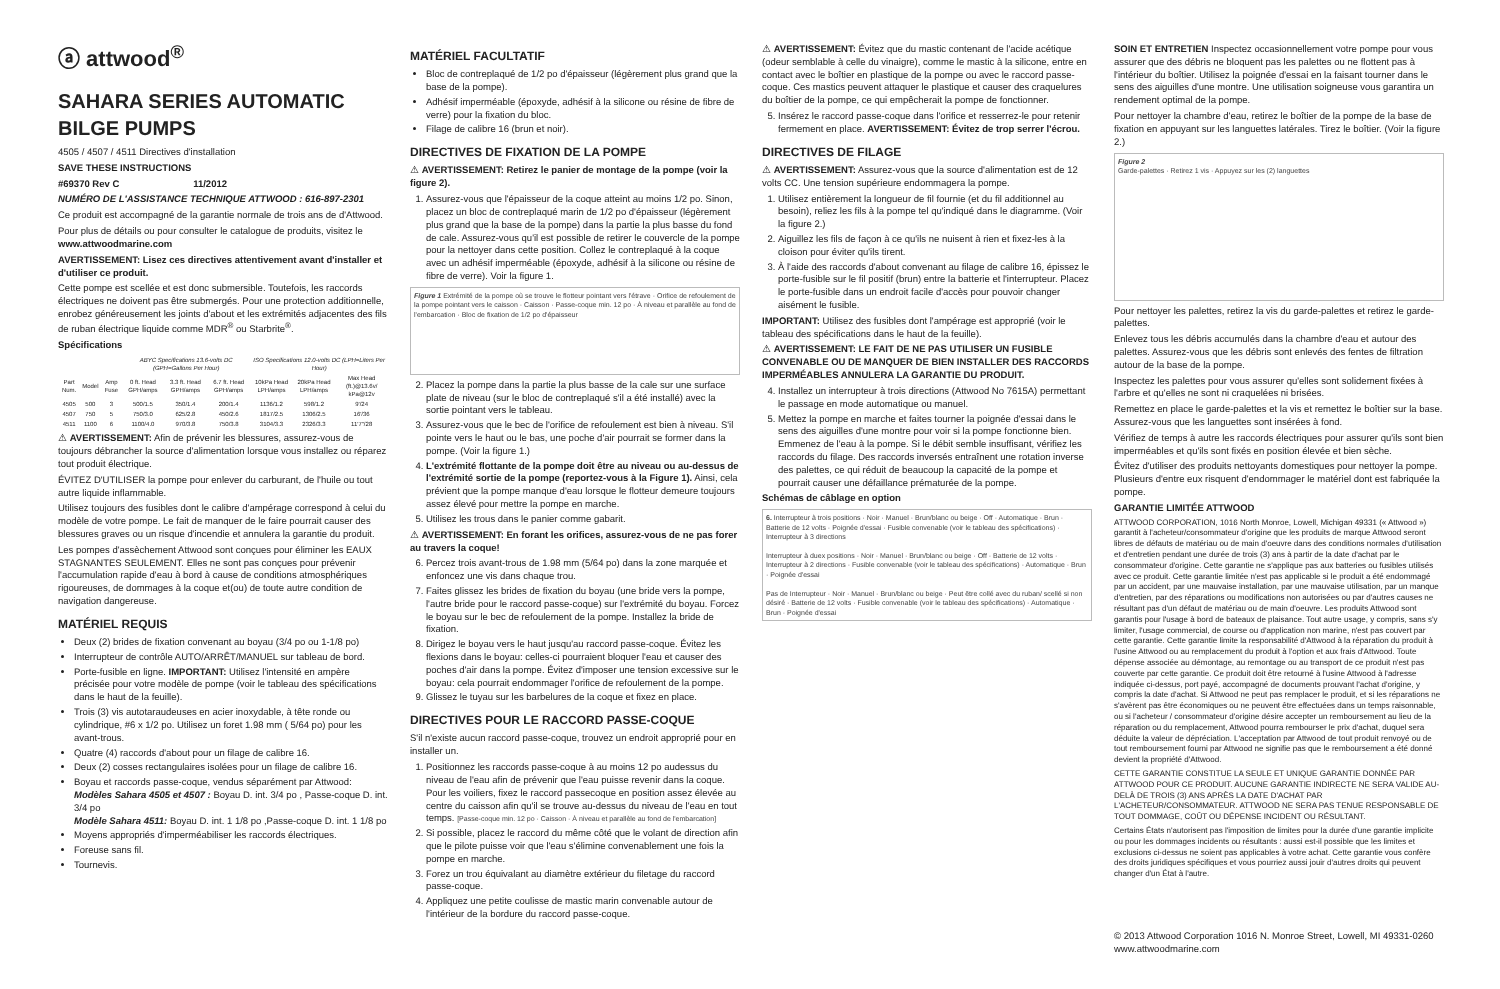ⓐ attwood<sup>®</sup>
SAHARA SERIES AUTOMATIC BILGE PUMPS
4505 / 4507 / 4511 Directives d'installation
SAVE THESE INSTRUCTIONS
#69370 Rev C 11/2012
NUMÉRO DE L'ASSISTANCE TECHNIQUE ATTWOOD : 616-897-2301
Ce produit est accompagné de la garantie normale de trois ans de d'Attwood.
Pour plus de détails ou pour consulter le catalogue de produits, visitez le www.attwoodmarine.com
AVERTISSEMENT: Lisez ces directives attentivement avant d'installer et d'utiliser ce produit.
Cette pompe est scellée et est donc submersible. Toutefois, les raccords électriques ne doivent pas être submergés. Pour une protection additionnelle, enrobez généreusement les joints d'about et les extrémités adjacentes des fils de ruban électrique liquide comme MDR<sup>®</sup> ou Starbrite<sup>®</sup>.
Spécifications
| | | | ABYC Specifications 13.6-volts DC (GPH=Gallons Per Hour) | | | ISO Specifications 12.0-volts DC (LPH=Liters Per Hour) | | |
| --- | --- | --- | --- | --- | --- | --- | --- | --- |
| Part Num. | Model | Amp Fuse | 0 ft. Head GPH/amps | 3.3 ft. Head GPH/amps | 6.7 ft. Head GPH/amps | 10kPa Head LPH/amps | 20kPa Head LPH/amps | Max Head (ft.)@13.6v/ kPa@12v |
| 4505 | 500 | 3 | 500/1.5 | 350/1.4 | 200/1.4 | 1136/1.2 | 598/1.2 | 9'/24 |
| 4507 | 750 | 5 | 750/3.0 | 625/2.8 | 450/2.6 | 1817/2.5 | 1306/2.5 | 16'/36 |
| 4511 | 1100 | 6 | 1100/4.0 | 970/3.8 | 750/3.8 | 3104/3.3 | 2326/3.3 | 11'7"/28 |
⚠ AVERTISSEMENT: Afin de prévenir les blessures, assurez-vous de toujours débrancher la source d'alimentation lorsque vous installez ou réparez tout produit électrique.
ÉVITEZ D'UTILISER la pompe pour enlever du carburant, de l'huile ou tout autre liquide inflammable.
Utilisez toujours des fusibles dont le calibre d'ampérage correspond à celui du modèle de votre pompe. Le fait de manquer de le faire pourrait causer des blessures graves ou un risque d'incendie et annulera la garantie du produit.
Les pompes d'assèchement Attwood sont conçues pour éliminer les EAUX STAGNANTES SEULEMENT. Elles ne sont pas conçues pour prévenir l'accumulation rapide d'eau à bord à cause de conditions atmosphériques rigoureuses, de dommages à la coque et(ou) de toute autre condition de navigation dangereuse.
MATÉRIEL REQUIS
Deux (2) brides de fixation convenant au boyau (3/4 po ou 1-1/8 po)
Interrupteur de contrôle AUTO/ARRÊT/MANUEL sur tableau de bord.
Porte-fusible en ligne. IMPORTANT: Utilisez l'intensité en ampère précisée pour votre modèle de pompe (voir le tableau des spécifications dans le haut de la feuille).
Trois (3) vis autotaraudeuses en acier inoxydable, à tête ronde ou cylindrique, #6 x 1/2 po. Utilisez un foret 1.98 mm ( 5/64 po) pour les avant-trous.
Quatre (4) raccords d'about pour un filage de calibre 16.
Deux (2) cosses rectangulaires isolées pour un filage de calibre 16.
Boyau et raccords passe-coque, vendus séparément par Attwood:
Modèles Sahara 4505 et 4507 : Boyau D. int. 3/4 po , Passe-coque D. int. 3/4 po
Modèle Sahara 4511: Boyau D. int. 1 1/8 po ,Passe-coque D. int. 1 1/8 po
Moyens appropriés d'imperméabiliser les raccords électriques.
Foreuse sans fil.
Tournevis.
MATÉRIEL FACULTATIF
Bloc de contreplaqué de 1/2 po d'épaisseur (légèrement plus grand que la base de la pompe).
Adhésif imperméable (époxyde, adhésif à la silicone ou résine de fibre de verre) pour la fixation du bloc.
Filage de calibre 16 (brun et noir).
DIRECTIVES DE FIXATION DE LA POMPE
⚠ AVERTISSEMENT: Retirez le panier de montage de la pompe (voir la figure 2).
1. Assurez-vous que l'épaisseur de la coque atteint au moins 1/2 po. Sinon, placez un bloc de contreplaqué marin de 1/2 po d'épaisseur (légèrement plus grand que la base de la pompe) dans la partie la plus basse du fond de cale. Assurez-vous qu'il est possible de retirer le couvercle de la pompe pour la nettoyer dans cette position. Collez le contreplaqué à la coque avec un adhésif imperméable (époxyde, adhésif à la silicone ou résine de fibre de verre). Voir la figure 1.
Figure 1 Extrémité de la pompe où se trouve le flotteur pointant vers l'étrave · Orifice de refoulement de la pompe pointant vers le caisson · Caisson · Passe-coque min. 12 po · À niveau et parallèle au fond de l'embarcation · Bloc de fixation de 1/2 po d'épaisseur
2. Placez la pompe dans la partie la plus basse de la cale sur une surface plate de niveau (sur le bloc de contreplaqué s'il a été installé) avec la sortie pointant vers le tableau.
3. Assurez-vous que le bec de l'orifice de refoulement est bien à niveau. S'il pointe vers le haut ou le bas, une poche d'air pourrait se former dans la pompe. (Voir la figure 1.)
4. L'extrémité flottante de la pompe doit être au niveau ou au-dessus de l'extrémité sortie de la pompe (reportez-vous à la Figure 1). Ainsi, cela prévient que la pompe manque d'eau lorsque le flotteur demeure toujours assez élevé pour mettre la pompe en marche.
5. Utilisez les trous dans le panier comme gabarit.
⚠ AVERTISSEMENT: En forant les orifices, assurez-vous de ne pas forer au travers la coque!
6. Percez trois avant-trous de 1.98 mm (5/64 po) dans la zone marquée et enfoncez une vis dans chaque trou.
7. Faites glissez les brides de fixation du boyau (une bride vers la pompe, l'autre bride pour le raccord passe-coque) sur l'extrémité du boyau. Forcez le boyau sur le bec de refoulement de la pompe. Installez la bride de fixation.
8. Dirigez le boyau vers le haut jusqu'au raccord passe-coque. Évitez les flexions dans le boyau: celles-ci pourraient bloquer l'eau et causer des poches d'air dans la pompe. Évitez d'imposer une tension excessive sur le boyau: cela pourrait endommager l'orifice de refoulement de la pompe.
9. Glissez le tuyau sur les barbelures de la coque et fixez en place.
DIRECTIVES POUR LE RACCORD PASSE-COQUE
S'il n'existe aucun raccord passe-coque, trouvez un endroit approprié pour en installer un.
1. Positionnez les raccords passe-coque à au moins 12 po audessus du niveau de l'eau afin de prévenir que l'eau puisse revenir dans la coque. Pour les voiliers, fixez le raccord passecoque en position assez élevée au centre du caisson afin qu'il se trouve au-dessus du niveau de l'eau en tout temps. [Passe-coque min. 12 po · Caisson · À niveau et parallèle au fond de l'embarcation]
2. Si possible, placez le raccord du même côté que le volant de direction afin que le pilote puisse voir que l'eau s'élimine convenablement une fois la pompe en marche.
3. Forez un trou équivalant au diamètre extérieur du filetage du raccord passe-coque.
4. Appliquez une petite coulisse de mastic marin convenable autour de l'intérieur de la bordure du raccord passe-coque.
⚠ AVERTISSEMENT: Évitez que du mastic contenant de l'acide acétique (odeur semblable à celle du vinaigre), comme le mastic à la silicone, entre en contact avec le boîtier en plastique de la pompe ou avec le raccord passe-coque. Ces mastics peuvent attaquer le plastique et causer des craquelures du boîtier de la pompe, ce qui empêcherait la pompe de fonctionner.
5. Insérez le raccord passe-coque dans l'orifice et resserrez-le pour retenir fermement en place. AVERTISSEMENT: Évitez de trop serrer l'écrou.
DIRECTIVES DE FILAGE
⚠ AVERTISSEMENT: Assurez-vous que la source d'alimentation est de 12 volts CC. Une tension supérieure endommagera la pompe.
1. Utilisez entièrement la longueur de fil fournie (et du fil additionnel au besoin), reliez les fils à la pompe tel qu'indiqué dans le diagramme. (Voir la figure 2.)
2. Aiguillez les fils de façon à ce qu'ils ne nuisent à rien et fixez-les à la cloison pour éviter qu'ils tirent.
3. À l'aide des raccords d'about convenant au filage de calibre 16, épissez le porte-fusible sur le fil positif (brun) entre la batterie et l'interrupteur. Placez le porte-fusible dans un endroit facile d'accès pour pouvoir changer aisément le fusible.
IMPORTANT: Utilisez des fusibles dont l'ampérage est approprié (voir le tableau des spécifications dans le haut de la feuille).
⚠ AVERTISSEMENT: LE FAIT DE NE PAS UTILISER UN FUSIBLE CONVENABLE OU DE MANQUER DE BIEN INSTALLER DES RACCORDS IMPERMÉABLES ANNULERA LA GARANTIE DU PRODUIT.
4. Installez un interrupteur à trois directions (Attwood No 7615A) permettant le passage en mode automatique ou manuel.
5. Mettez la pompe en marche et faites tourner la poignée d'essai dans le sens des aiguilles d'une montre pour voir si la pompe fonctionne bien. Emmenez de l'eau à la pompe. Si le débit semble insuffisant, vérifiez les raccords du filage. Des raccords inversés entraînent une rotation inverse des palettes, ce qui réduit de beaucoup la capacité de la pompe et pourrait causer une défaillance prématurée de la pompe.
Schémas de câblage en option
6. Interrupteur à trois positions · Noir · Manuel · Brun/blanc ou beige · Off · Automatique · Brun · Batterie de 12 volts · Poignée d'essai · Fusible convenable (voir le tableau des spécifications) · Interrupteur à 3 directions
Interrupteur à duex positions · Noir · Manuel · Brun/blanc ou beige · Off · Batterie de 12 volts · Interrupteur à 2 directions · Fusible convenable (voir le tableau des spécifications) · Automatique · Brun · Poignée d'essai
Pas de Interrupteur · Noir · Manuel · Brun/blanc ou beige · Peut être collé avec du ruban/ scellé si non désiré · Batterie de 12 volts · Fusible convenable (voir le tableau des spécifications) · Automatique · Brun · Poignée d'essai
SOIN ET ENTRETIEN Inspectez occasionnellement votre pompe pour vous assurer que des débris ne bloquent pas les palettes ou ne flottent pas à l'intérieur du boîtier. Utilisez la poignée d'essai en la faisant tourner dans le sens des aiguilles d'une montre. Une utilisation soigneuse vous garantira un rendement optimal de la pompe.
Pour nettoyer la chambre d'eau, retirez le boîtier de la pompe de la base de fixation en appuyant sur les languettes latérales. Tirez le boîtier. (Voir la figure 2.)
Figure 2
Garde-palettes · Retirez 1 vis · Appuyez sur les (2) languettes
Pour nettoyer les palettes, retirez la vis du garde-palettes et retirez le garde-palettes.
Enlevez tous les débris accumulés dans la chambre d'eau et autour des palettes. Assurez-vous que les débris sont enlevés des fentes de filtration autour de la base de la pompe.
Inspectez les palettes pour vous assurer qu'elles sont solidement fixées à l'arbre et qu'elles ne sont ni craquelées ni brisées.
Remettez en place le garde-palettes et la vis et remettez le boîtier sur la base. Assurez-vous que les languettes sont insérées à fond.
Vérifiez de temps à autre les raccords électriques pour assurer qu'ils sont bien imperméables et qu'ils sont fixés en position élevée et bien sèche.
Évitez d'utiliser des produits nettoyants domestiques pour nettoyer la pompe. Plusieurs d'entre eux risquent d'endommager le matériel dont est fabriquée la pompe.
GARANTIE LIMITÉE ATTWOOD
ATTWOOD CORPORATION, 1016 North Monroe, Lowell, Michigan 49331 (« Attwood ») garantit à l'acheteur/consommateur d'origine que les produits de marque Attwood seront libres de défauts de matériau ou de main d'oeuvre dans des conditions normales d'utilisation et d'entretien pendant une durée de trois (3) ans à partir de la date d'achat par le consommateur d'origine. Cette garantie ne s'applique pas aux batteries ou fusibles utilisés avec ce produit. Cette garantie limitée n'est pas applicable si le produit a été endommagé par un accident, par une mauvaise installation, par une mauvaise utilisation, par un manque d'entretien, par des réparations ou modifications non autorisées ou par d'autres causes ne résultant pas d'un défaut de matériau ou de main d'oeuvre. Les produits Attwood sont garantis pour l'usage à bord de bateaux de plaisance. Tout autre usage, y compris, sans s'y limiter, l'usage commercial, de course ou d'application non marine, n'est pas couvert par cette garantie. Cette garantie limite la responsabilité d'Attwood à la réparation du produit à l'usine Attwood ou au remplacement du produit à l'option et aux frais d'Attwood. Toute dépense associée au démontage, au remontage ou au transport de ce produit n'est pas couverte par cette garantie. Ce produit doit être retourné à l'usine Attwood à l'adresse indiquée ci-dessus, port payé, accompagné de documents prouvant l'achat d'origine, y compris la date d'achat. Si Attwood ne peut pas remplacer le produit, et si les réparations ne s'avèrent pas être économiques ou ne peuvent être effectuées dans un temps raisonnable, ou si l'acheteur / consommateur d'origine désire accepter un remboursement au lieu de la réparation ou du remplacement, Attwood pourra rembourser le prix d'achat, duquel sera déduite la valeur de dépréciation. L'acceptation par Attwood de tout produit renvoyé ou de tout remboursement fourni par Attwood ne signifie pas que le remboursement a été donné devient la propriété d'Attwood.
CETTE GARANTIE CONSTITUE LA SEULE ET UNIQUE GARANTIE DONNÉE PAR ATTWOOD POUR CE PRODUIT. AUCUNE GARANTIE INDIRECTE NE SERA VALIDE AU-DELÀ DE TROIS (3) ANS APRÈS LA DATE D'ACHAT PAR L'ACHETEUR/CONSOMMATEUR. ATTWOOD NE SERA PAS TENUE RESPONSABLE DE TOUT DOMMAGE, COÛT OU DÉPENSE INCIDENT OU RÉSULTANT.
Certains États n'autorisent pas l'imposition de limites pour la durée d'une garantie implicite ou pour les dommages incidents ou résultants : aussi est-il possible que les limites et exclusions ci-dessus ne soient pas applicables à votre achat. Cette garantie vous confère des droits juridiques spécifiques et vous pourriez aussi jouir d'autres droits qui peuvent changer d'un État à l'autre.
© 2013 Attwood Corporation 1016 N. Monroe Street, Lowell, MI 49331-0260
www.attwoodmarine.com